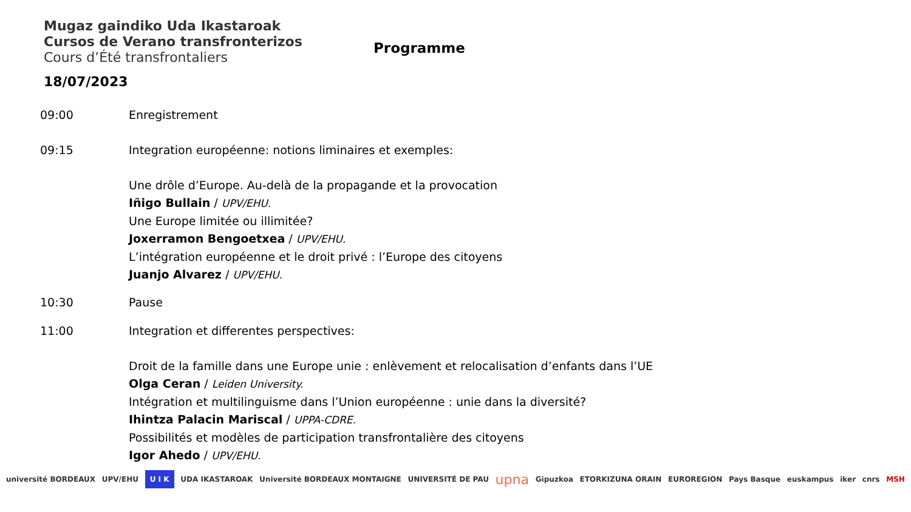Mugaz gaindiko Uda Ikastaroak
Cursos de Verano transfronterizos
Cours d’Été transfrontaliers
Programme
18/07/2023
09:00 Enregistrement
09:15 Integration européenne: notions liminaires et exemples:
Une drôle d’Europe. Au-delà de la propagande et la provocation
Iñigo Bullain / UPV/EHU.
Une Europe limitée ou illimitée?
Joxerramon Bengoetxea / UPV/EHU.
L’intégration européenne et le droit privé : l’Europe des citoyens
Juanjo Alvarez / UPV/EHU.
10:30 Pause
11:00 Integration et differentes perspectives:
Droit de la famille dans une Europe unie : enlèvement et relocalisation d’enfants dans l’UE
Olga Ceran / Leiden University.
Intégration et multilinguisme dans l’Union européenne : unie dans la diversité?
Ihintza Palacin Mariscal / UPPA-CDRE.
Possibilités et modèles de participation transfrontalière des citoyens
Igor Ahedo / UPV/EHU.
université BORDEAUX UPV/EHU U I K UDA IKASTAROAK Université BORDEAUX MONTAIGNE UNIVERSITÉ DE PAU upna Gipuzkoa ETORKIZUNA ORAIN EUROREGION Pays Basque euskampus iker cnrs MSH